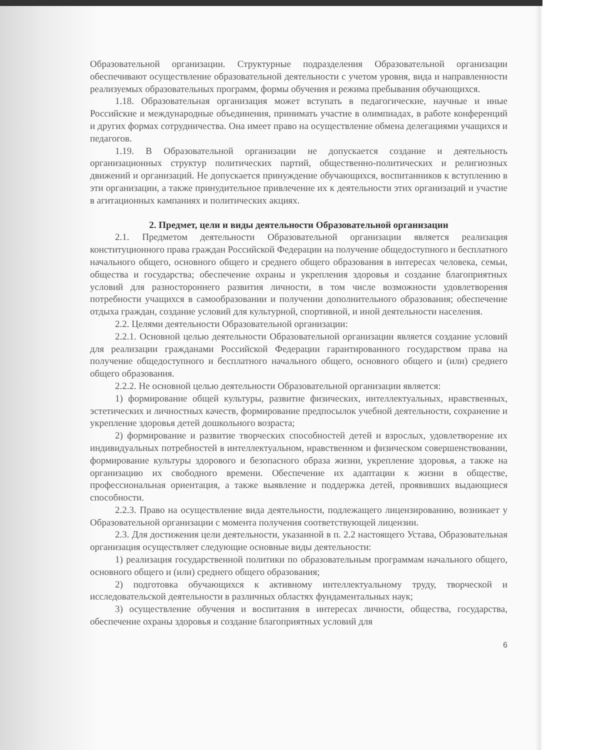Образовательной организации. Структурные подразделения Образовательной организации обеспечивают осуществление образовательной деятельности с учетом уровня, вида и направленности реализуемых образовательных программ, формы обучения и режима пребывания обучающихся.
1.18. Образовательная организация может вступать в педагогические, научные и иные Российские и международные объединения, принимать участие в олимпиадах, в работе конференций и других формах сотрудничества. Она имеет право на осуществление обмена делегациями учащихся и педагогов.
1.19. В Образовательной организации не допускается создание и деятельность организационных структур политических партий, общественно-политических и религиозных движений и организаций. Не допускается принуждение обучающихся, воспитанников к вступлению в эти организации, а также принудительное привлечение их к деятельности этих организаций и участие в агитационных кампаниях и политических акциях.
2. Предмет, цели и виды деятельности Образовательной организации
2.1. Предметом деятельности Образовательной организации является реализация конституционного права граждан Российской Федерации на получение общедоступного и бесплатного начального общего, основного общего и среднего общего образования в интересах человека, семьи, общества и государства; обеспечение охраны и укрепления здоровья и создание благоприятных условий для разностороннего развития личности, в том числе возможности удовлетворения потребности учащихся в самообразовании и получении дополнительного образования; обеспечение отдыха граждан, создание условий для культурной, спортивной, и иной деятельности населения.
2.2. Целями деятельности Образовательной организации:
2.2.1. Основной целью деятельности Образовательной организации является создание условий для реализации гражданами Российской Федерации гарантированного государством права на получение общедоступного и бесплатного начального общего, основного общего и (или) среднего общего образования.
2.2.2. Не основной целью деятельности Образовательной организации является:
1) формирование общей культуры, развитие физических, интеллектуальных, нравственных, эстетических и личностных качеств, формирование предпосылок учебной деятельности, сохранение и укрепление здоровья детей дошкольного возраста;
2) формирование и развитие творческих способностей детей и взрослых, удовлетворение их индивидуальных потребностей в интеллектуальном, нравственном и физическом совершенствовании, формирование культуры здорового и безопасного образа жизни, укрепление здоровья, а также на организацию их свободного времени. Обеспечение их адаптации к жизни в обществе, профессиональная ориентация, а также выявление и поддержка детей, проявивших выдающиеся способности.
2.2.3. Право на осуществление вида деятельности, подлежащего лицензированию, возникает у Образовательной организации с момента получения соответствующей лицензии.
2.3. Для достижения цели деятельности, указанной в п. 2.2 настоящего Устава, Образовательная организация осуществляет следующие основные виды деятельности:
1) реализация государственной политики по образовательным программам начального общего, основного общего и (или) среднего общего образования;
2) подготовка обучающихся к активному интеллектуальному труду, творческой и исследовательской деятельности в различных областях фундаментальных наук;
3) осуществление обучения и воспитания в интересах личности, общества, государства, обеспечение охраны здоровья и создание благоприятных условий для
6